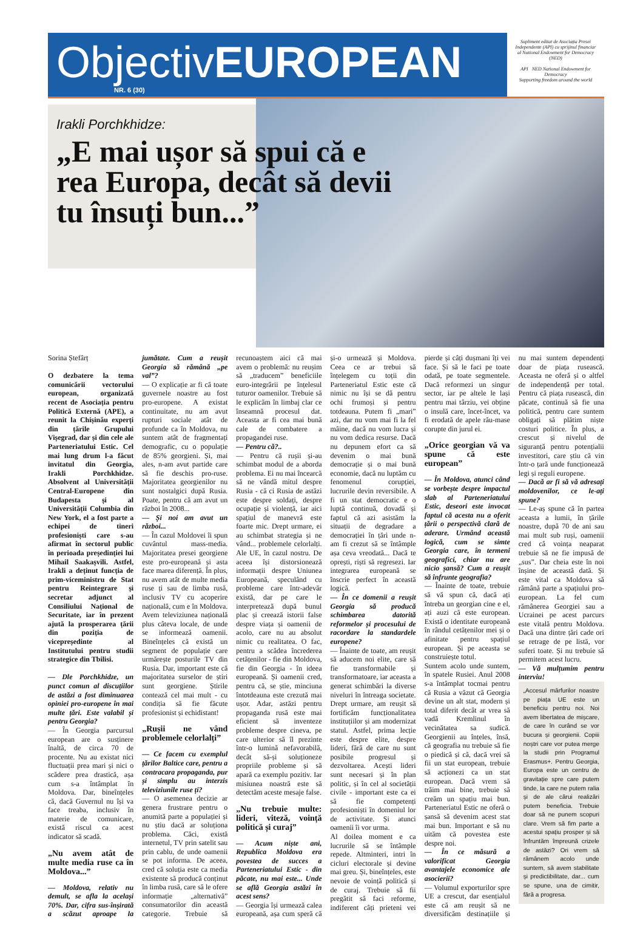ObjectivEUROPEAN
NR. 6 (30)
Supliment editat de Asociația Presei Independente (API) cu sprijinul financiar al National Endowment for Democracy (NED)
API NED National Endowment for Democracy
Supporting freedom around the world
Irakli Porchkhidze:
„E mai ușor să spui că e rea Europa, decât să devii tu însuți bun...”
Sorina Ștefârț
O dezbatere la tema comunicării vectorului european, organizată recent de Asociația pentru Politică Externă (APE), a reunit la Chișinău experți din țările Grupului Vișegrad, dar și din cele ale Parteneriatului Estic. Cel mai lung drum l-a făcut invitatul din Georgia, Irakli Porchkhidze. Absolvent al Universității Central-Europene din Budapesta și al Universității Columbia din New York, el a fost parte a echipei de tineri profesioniști care s-au afirmat în sectorul public în perioada președinției lui Mihail Saakașvili. Astfel, Irakli a deținut funcția de prim-viceministru de Stat pentru Reintegrare și secretar adjunct al Consiliului Național de Securitate, iar în prezent ajută la prosperarea țării din poziția de vicepreședinte al Institutului pentru studii strategice din Tbilisi.
— Dle Porchkhidze, un punct comun al discuțiilor de astăzi a fost diminuarea opiniei pro-europene în mai multe țări. Este valabil și pentru Georgia?
— În Georgia parcursul european are o susținere înaltă, de circa 70 de procente. Nu au existat nici fluctuații prea mari și nici o scădere prea drastică, așa cum s-a întâmplat în Moldova. Dar, bineînțeles că, dacă Guvernul nu își va face treaba, inclusiv în materie de comunicare, există riscul ca acest indicator să scadă.
„Nu avem atât de multe media ruse ca în Moldova...”
— Moldova, relativ nu demult, se afla la același 70%. Dar, cifra sus-înșirată a scăzut aproape la jumătate. Cum a reușit Georgia să rămână „pe val”?
— O explicație ar fi că toate guvernele noastre au fost pro-europene. A existat continuitate, nu am avut rupturi sociale atât de profunde ca în Moldova, nu suntem atât de fragmentați demografic, cu o populație de 85% georgieni. Și, mai ales, n-am avut partide care să fie deschis pro-ruse. Majoritatea georgienilor nu sunt nostalgici după Rusia. Poate, pentru că am avut un război în 2008...
— Și noi am avut un război...
— În cazul Moldovei îi spun cuvântul mass-media. Majoritatea presei georgiene este pro-europeană și asta face marea diferență. În plus, nu avem atât de multe media ruse ți sau de limba rusă, inclusiv TV cu acoperire națională, cum e în Moldova. Avem televiziunea națională plus câteva locale, de unde se informează oamenii. Bineînțeles că există un segment de populație care urmărește posturile TV din Rusia. Dar, important este că majoritatea surselor de știri sunt georgiene. Știrile contează cel mai mult - cu condiția să fie făcute profesionist și echidistant!
„Rușii ne vând problemele celorlalți”
— Ce facem cu exemplul țărilor Baltice care, pentru a contracara propaganda, pur și simplu au interzis televiziunile ruse ți?
— O asemenea decizie ar genera frustrare pentru o anumită parte a populației și nu știu dacă ar soluționa problema. Căci, există internetul, TV prin satelit sau prin cablu, de unde oamenii se pot informa. De aceea, cred că soluția este ca media existente să producă conținut în limba rusă, care să le ofere informație „alternativă” consumatorilor din această categorie. Trebuie să recunoaștem aici că mai avem o problemă: nu reușim să „traducem” beneficiile euro-integrării pe înțelesul tuturor oamenilor. Trebuie să le explicăm în limbaj clar ce înseamnă procesul dat. Aceasta ar fi cea mai bună cale de combatere a propagandei ruse.
— Pentru că?..
— Pentru că rușii și-au schimbat modul de a aborda problema. Ei nu mai încearcă să ne vândă mitul despre Rusia - că ci Rusia de astăzi este despre soldați, despre ocupație și violență, iar aici spațiul de manevră este foarte mic. Drept urmare, ei au schimbat strategia și ne vând... problemele celorlalți. Ale UE, în cazul nostru. De aceea își distorsionează informații despre Uniunea Europeană, speculând cu probleme care într-adevăr există, dar pe care le interpretează după bunul plac și creează istorii false despre viața și oamenii de acolo, care nu au absolut nimic cu realitatea. O fac, pentru a scădea încrederea cetățenilor - fie din Moldova, fie din Georgia - în ideea europeană. Și oamenii cred, pentru că, se știe, minciuna întotdeauna este crezută mai ușor. Adar, astăzi pentru propaganda rusă este mai eficient să inventeze probleme despre cineva, pe care ulterior să îl prezinte într-o lumină nefavorabilă, decât să-și soluționeze propriile probleme și să apară ca exemplu pozitiv. Iar misiunea noastră este să detectăm aceste mesaje false.
„Nu trebuie multe: lideri, viteză, voință politică și curaj”
— Acum niște ani, Republica Moldova era povestea de succes a Parteneriatului Estic - din păcate, nu mai este... Unde se află Georgia astăzi în acest sens?
— Georgia își urmează calea europeană, așa cum speră că și-o urmează și Moldova. Ceea ce ar trebui să înțelegem cu toții din Parteneriatul Estic este că nimic nu își se dă pentru ochi frumoși și pentru totdeauna. Putem fi „mari” azi, dar nu vom mai fi la fel mâine, dacă nu vom lucra și nu vom dedica resurse. Dacă nu depunem efort ca să devenim o mai bună democrație și o mai bună economie, dacă nu luptăm cu fenomenul corupției, lucrurile devin reversibile. A fi un stat democratic e o luptă continuă, dovadă și faptul că azi asistăm la situații de degradare a democrației în țări unde n-am fi crezut să se întâmple așa ceva vreodată... Dacă te oprești, riști să regresezi. Iar integrarea europeană se înscrie perfect în această logică.
— În ce domenii a reușit Georgia să producă schimbarea datorită reformelor și procesului de racordare la standardele europene?
— Înainte de toate, am reușit să aducem noi elite, care să fie transformabile și transformatoare, iar aceasta a generat schimbări la diverse niveluri în întreaga societate. Drept urmare, am reușit să fortificăm funcționalitatea instituțiilor și am modernizat statul. Astfel, prima lecție este despre elite, despre lideri, fără de care nu sunt posibile progresul și dezvoltarea. Acești lideri sunt necesari și în plan politic, și în cel al societății civile - important este ca ei să fie competenți profesioniști în domeniul lor de activitate. Și atunci oamenii îi vor urma.
Al doilea moment e ca lucrurile să se întâmple repede. Altminteri, intri în cicluri electorale și devine mai greu. Și, bineînțeles, este nevoie de voință politică și de curaj. Trebuie să fii pregătit să faci reforme, indiferent câți prieteni vei pierde și câți dușmani îți vei face. Și să le faci pe toate odată, pe toate segmentele. Dacă reformezi un singur sector, iar pe altele le lași pentru mai târziu, vei obține o insulă care, încet-încet, va fi erodată de apele rău-mase corupte din jurul ei.
„Orice georgian vă va spune că este european”
— În Moldova, atunci când se vorbește despre impactul slab al Parteneriatului Estic, deseori este invocat faptul că acesta nu a oferit țării o perspectivă clară de aderare. Urmând această logică, cum se simte Georgia care, în termeni geografici, chiar nu are nicio șansă? Cum a reușit să înfrunte geografia?
— Înainte de toate, trebuie să vă spun că, dacă ați întreba un georgian cine e el, ați auzi că este european. Există o identitate europeană în rândul cetățenilor mei și o afinitate pentru spațiul european. Și pe aceasta se construiește totul.
Suntem acolo unde suntem, în spatele Rusiei. Anul 2008 s-a întâmplat tocmai pentru că Rusia a văzut că Georgia devine un alt stat, modern și total diferit decât ar vrea să vadă Kremlinul în vecinătatea sa sudică. Georgienii au înțeles, însă, că geografia nu trebuie să fie o piedică și că, dacă vrei să fii un stat european, trebuie să acționezi ca un stat european. Dacă vrem să trăim mai bine, trebuie să creăm un spațiu mai bun. Parteneriatul Estic ne oferă o șansă să devenim acest stat mai bun. Important e să nu uităm că povestea este despre noi.
— În ce măsură a valorificat Georgia avantajele economice ale asocierii?
— Volumul exporturilor spre UE a crescut, dar esențialul este că am reușit să ne diversificăm destinațiile și nu mai suntem dependenți doar de piața rusească. Aceasta ne oferă și o altfel de independență per total. Pentru că piața rusească, din păcate, continuă să fie una politică, pentru care suntem obligați să plătim niște costuri politice. În plus, a crescut și nivelul de siguranță pentru potențialii investitori, care știu că vin într-o țară unde funcționează legi și reguli europene.
— Dacă ar fi să vă adresați moldovenilor, ce le-ați spune?
— Le-aș spune că în partea aceasta a lumii, în țările noastre, după 70 de ani sau mai mult sub ruși, oamenii cred că voința neaparat trebuie să ne fie impusă de „sus”. Dar cheia este în noi înșine de această dată. Și este vital ca Moldova să rămână parte a spațiului pro-european. La fel cum rămânerea Georgiei sau a Ucrainei pe acest parcurs este vitală pentru Moldova. Dacă una dintre țări cade ori se retrage de pe listă, vor suferi toate. Și nu trebuie să permitem acest lucru.
— Vă mulțumim pentru interviu!
„Accesul mărfurilor noastre pe piața UE este un beneficiu pentru noi. Noi avem libertatea de mișcare, de care în curând se vor bucura și georgienii. Copiii noștri care vor putea merge la studii prin Programul Erasmus+. Pentru Georgia, Europa este un centru de gravitație spre care putem tinde, la care ne putem ralia și de ale cărui realizări putem beneficia. Trebuie doar să ne punem scopuri clare. Vrem să fim parte a acestui spațiu prosper și să înfruntăm împreună crizele de astăzi? Ori vrem să rămânem acolo unde suntem, să avem stabilitate și predictibilitate, dar... cum se spune, una de cimitir, fără a progresa.